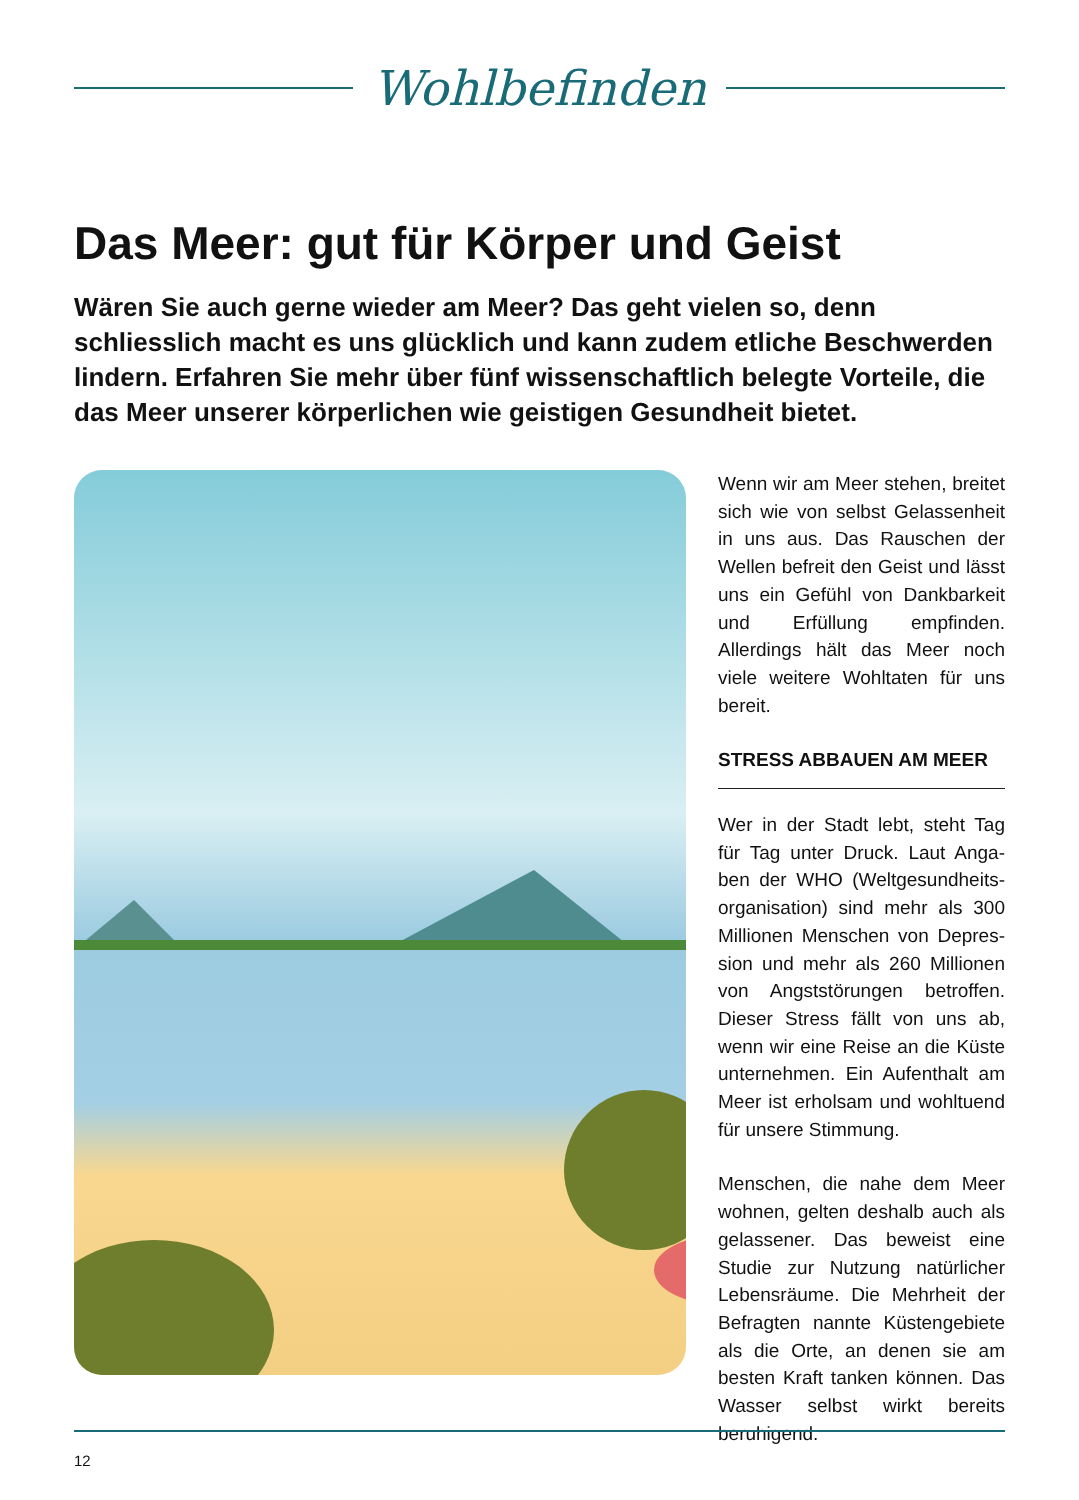Wohlbefinden
Das Meer: gut für Körper und Geist
Wären Sie auch gerne wieder am Meer? Das geht vielen so, denn schliesslich macht es uns glücklich und kann zudem etliche Beschwerden lindern. Erfahren Sie mehr über fünf wissenschaftlich belegte Vorteile, die das Meer unserer körperlichen wie geistigen Gesundheit bietet.
Wenn wir am Meer stehen, breitet sich wie von selbst Gelassenheit in uns aus. Das Rauschen der Wellen befreit den Geist und lässt uns ein Gefühl von Dankbarkeit und Erfül­lung empfinden. Allerdings hält das Meer noch viele weitere Wohl­taten für uns bereit.
STRESS ABBAUEN AM MEER
Wer in der Stadt lebt, steht Tag für Tag unter Druck. Laut Anga­ben der WHO (Weltgesundheits­organisation) sind mehr als 300 Millionen Menschen von Depres­sion und mehr als 260 Millionen von Angststörungen betroffen. Dieser Stress fällt von uns ab, wenn wir eine Reise an die Küste unternehmen. Ein Aufenthalt am Meer ist erholsam und wohltuend für unsere Stimmung.
Menschen, die nahe dem Meer wohnen, gelten deshalb auch als gelassener. Das beweist eine Studie zur Nutzung natürlicher Le­bensräume. Die Mehrheit der Be­fragten nannte Küstengebiete als die Orte, an denen sie am besten Kraft tanken können. Das Wasser selbst wirkt bereits beruhigend.
12